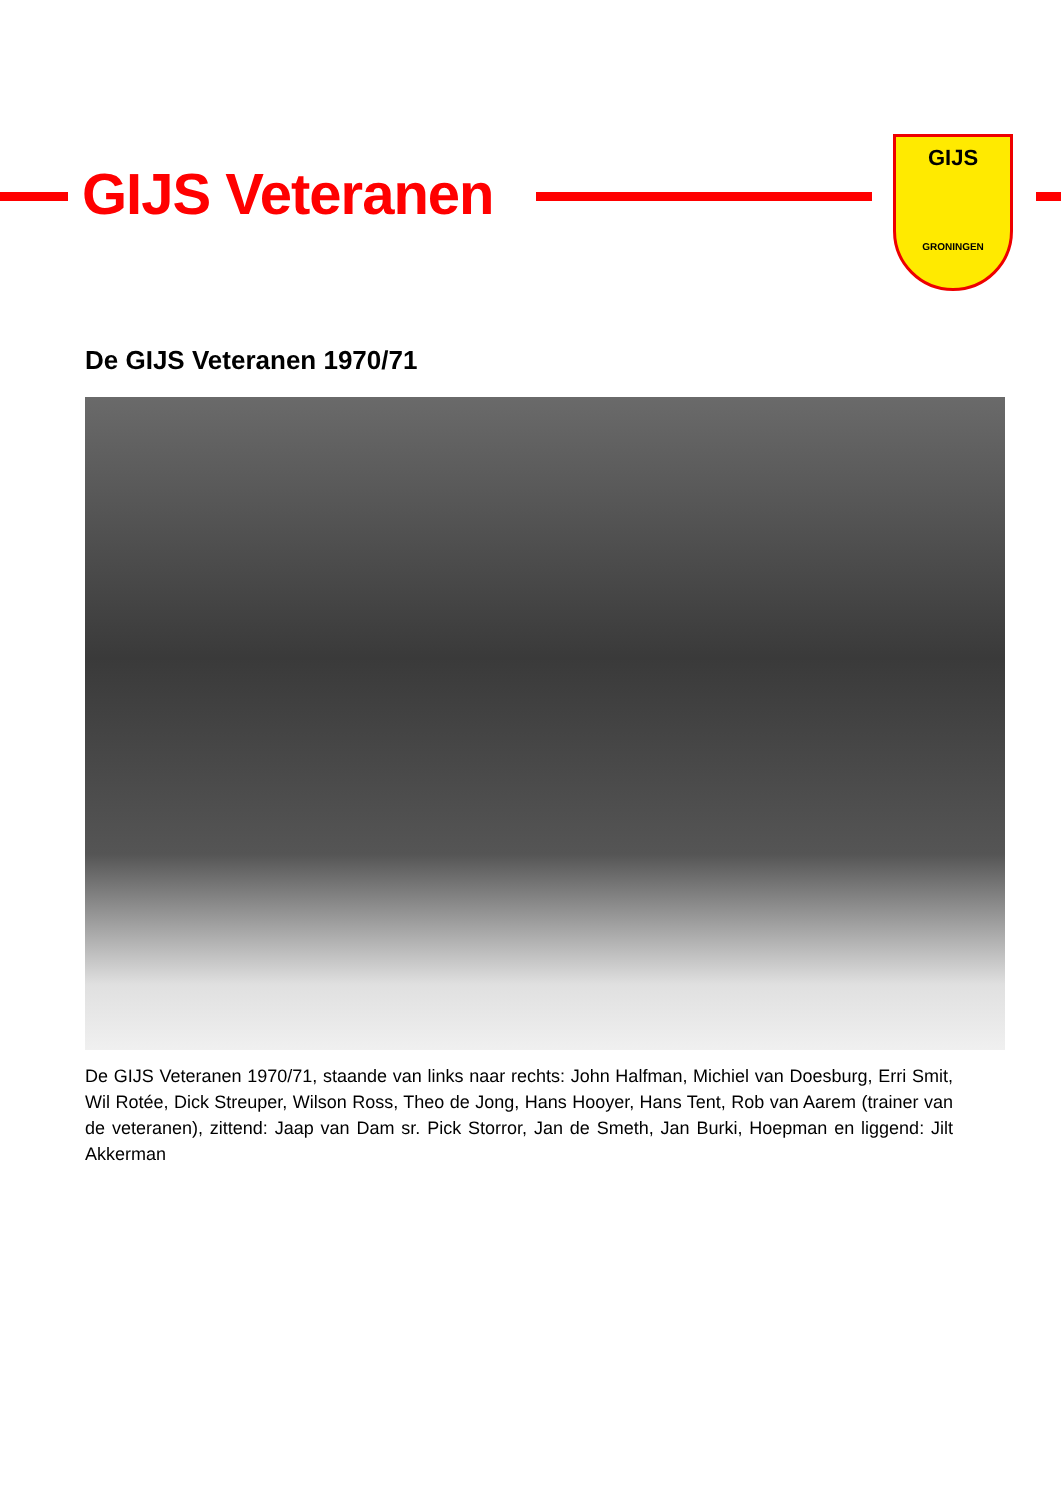GIJS Veteranen
GIJS
GRONINGEN
De GIJS Veteranen 1970/71
De GIJS Veteranen 1970/71, staande van links naar rechts: John Halfman, Michiel van Doesburg, Erri Smit, Wil Rotée, Dick Streuper, Wilson Ross, Theo de Jong, Hans Hooyer, Hans Tent, Rob van Aarem (trainer van de veteranen), zittend: Jaap van Dam sr. Pick Storror, Jan de Smeth, Jan Burki, Hoepman en liggend: Jilt Akkerman